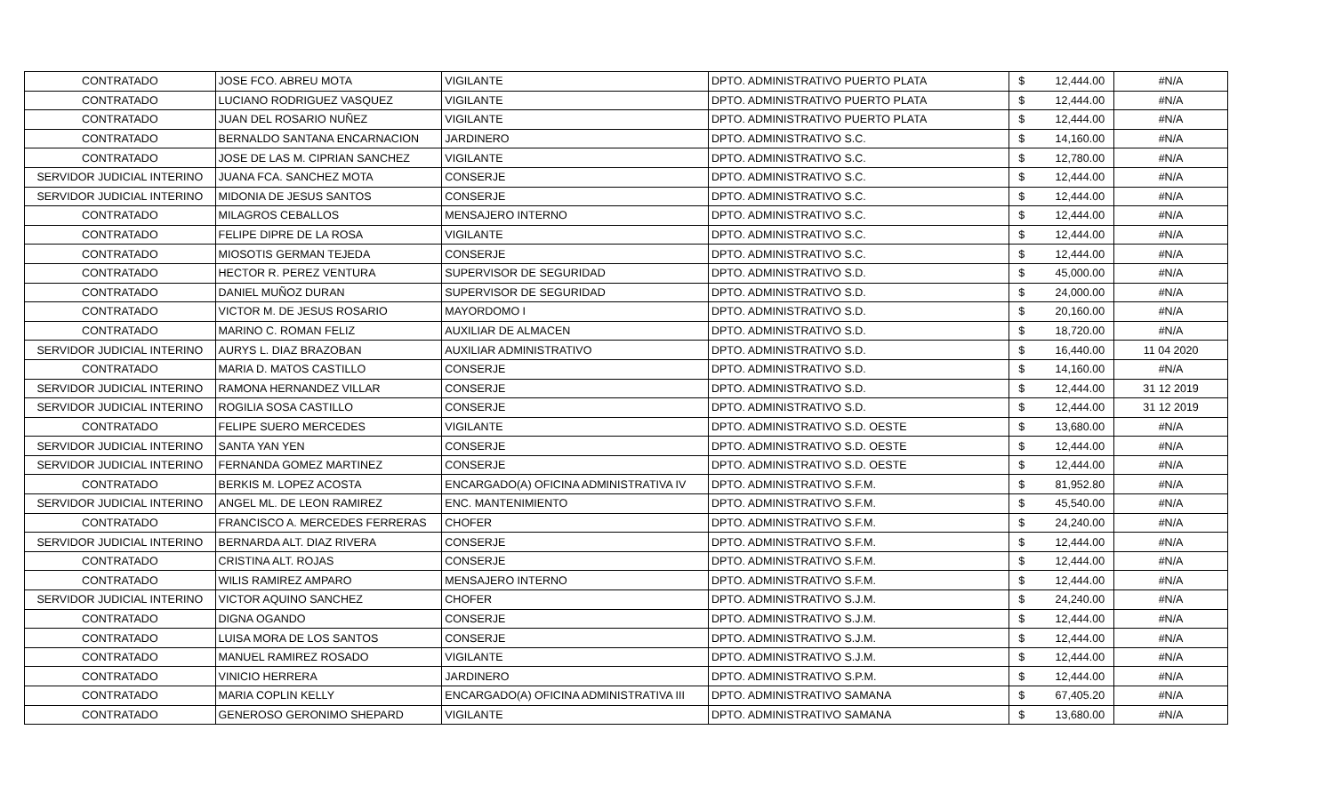| CONTRATADO | JOSE FCO. ABREU MOTA | VIGILANTE | DPTO. ADMINISTRATIVO PUERTO PLATA | $ | 12,444.00 | #N/A |
| CONTRATADO | LUCIANO RODRIGUEZ VASQUEZ | VIGILANTE | DPTO. ADMINISTRATIVO PUERTO PLATA | $ | 12,444.00 | #N/A |
| CONTRATADO | JUAN DEL ROSARIO NUÑEZ | VIGILANTE | DPTO. ADMINISTRATIVO PUERTO PLATA | $ | 12,444.00 | #N/A |
| CONTRATADO | BERNALDO SANTANA ENCARNACION | JARDINERO | DPTO. ADMINISTRATIVO S.C. | $ | 14,160.00 | #N/A |
| CONTRATADO | JOSE DE LAS M. CIPRIAN SANCHEZ | VIGILANTE | DPTO. ADMINISTRATIVO S.C. | $ | 12,780.00 | #N/A |
| SERVIDOR JUDICIAL INTERINO | JUANA FCA. SANCHEZ MOTA | CONSERJE | DPTO. ADMINISTRATIVO S.C. | $ | 12,444.00 | #N/A |
| SERVIDOR JUDICIAL INTERINO | MIDONIA DE JESUS SANTOS | CONSERJE | DPTO. ADMINISTRATIVO S.C. | $ | 12,444.00 | #N/A |
| CONTRATADO | MILAGROS CEBALLOS | MENSAJERO INTERNO | DPTO. ADMINISTRATIVO S.C. | $ | 12,444.00 | #N/A |
| CONTRATADO | FELIPE DIPRE DE LA ROSA | VIGILANTE | DPTO. ADMINISTRATIVO S.C. | $ | 12,444.00 | #N/A |
| CONTRATADO | MIOSOTIS GERMAN TEJEDA | CONSERJE | DPTO. ADMINISTRATIVO S.C. | $ | 12,444.00 | #N/A |
| CONTRATADO | HECTOR R. PEREZ VENTURA | SUPERVISOR DE SEGURIDAD | DPTO. ADMINISTRATIVO S.D. | $ | 45,000.00 | #N/A |
| CONTRATADO | DANIEL MUÑOZ DURAN | SUPERVISOR DE SEGURIDAD | DPTO. ADMINISTRATIVO S.D. | $ | 24,000.00 | #N/A |
| CONTRATADO | VICTOR M. DE JESUS ROSARIO | MAYORDOMO I | DPTO. ADMINISTRATIVO S.D. | $ | 20,160.00 | #N/A |
| CONTRATADO | MARINO C. ROMAN FELIZ | AUXILIAR DE ALMACEN | DPTO. ADMINISTRATIVO S.D. | $ | 18,720.00 | #N/A |
| SERVIDOR JUDICIAL INTERINO | AURYS L. DIAZ BRAZOBAN | AUXILIAR ADMINISTRATIVO | DPTO. ADMINISTRATIVO S.D. | $ | 16,440.00 | 11 04 2020 |
| CONTRATADO | MARIA D. MATOS CASTILLO | CONSERJE | DPTO. ADMINISTRATIVO S.D. | $ | 14,160.00 | #N/A |
| SERVIDOR JUDICIAL INTERINO | RAMONA HERNANDEZ VILLAR | CONSERJE | DPTO. ADMINISTRATIVO S.D. | $ | 12,444.00 | 31 12 2019 |
| SERVIDOR JUDICIAL INTERINO | ROGILIA SOSA CASTILLO | CONSERJE | DPTO. ADMINISTRATIVO S.D. | $ | 12,444.00 | 31 12 2019 |
| CONTRATADO | FELIPE SUERO MERCEDES | VIGILANTE | DPTO. ADMINISTRATIVO S.D. OESTE | $ | 13,680.00 | #N/A |
| SERVIDOR JUDICIAL INTERINO | SANTA YAN YEN | CONSERJE | DPTO. ADMINISTRATIVO S.D. OESTE | $ | 12,444.00 | #N/A |
| SERVIDOR JUDICIAL INTERINO | FERNANDA GOMEZ MARTINEZ | CONSERJE | DPTO. ADMINISTRATIVO S.D. OESTE | $ | 12,444.00 | #N/A |
| CONTRATADO | BERKIS M. LOPEZ ACOSTA | ENCARGADO(A) OFICINA ADMINISTRATIVA IV | DPTO. ADMINISTRATIVO S.F.M. | $ | 81,952.80 | #N/A |
| SERVIDOR JUDICIAL INTERINO | ANGEL ML. DE LEON RAMIREZ | ENC. MANTENIMIENTO | DPTO. ADMINISTRATIVO S.F.M. | $ | 45,540.00 | #N/A |
| CONTRATADO | FRANCISCO A. MERCEDES FERRERAS | CHOFER | DPTO. ADMINISTRATIVO S.F.M. | $ | 24,240.00 | #N/A |
| SERVIDOR JUDICIAL INTERINO | BERNARDA ALT. DIAZ RIVERA | CONSERJE | DPTO. ADMINISTRATIVO S.F.M. | $ | 12,444.00 | #N/A |
| CONTRATADO | CRISTINA ALT. ROJAS | CONSERJE | DPTO. ADMINISTRATIVO S.F.M. | $ | 12,444.00 | #N/A |
| CONTRATADO | WILIS RAMIREZ AMPARO | MENSAJERO INTERNO | DPTO. ADMINISTRATIVO S.F.M. | $ | 12,444.00 | #N/A |
| SERVIDOR JUDICIAL INTERINO | VICTOR AQUINO SANCHEZ | CHOFER | DPTO. ADMINISTRATIVO S.J.M. | $ | 24,240.00 | #N/A |
| CONTRATADO | DIGNA OGANDO | CONSERJE | DPTO. ADMINISTRATIVO S.J.M. | $ | 12,444.00 | #N/A |
| CONTRATADO | LUISA MORA DE LOS SANTOS | CONSERJE | DPTO. ADMINISTRATIVO S.J.M. | $ | 12,444.00 | #N/A |
| CONTRATADO | MANUEL RAMIREZ ROSADO | VIGILANTE | DPTO. ADMINISTRATIVO S.J.M. | $ | 12,444.00 | #N/A |
| CONTRATADO | VINICIO HERRERA | JARDINERO | DPTO. ADMINISTRATIVO S.P.M. | $ | 12,444.00 | #N/A |
| CONTRATADO | MARIA COPLIN KELLY | ENCARGADO(A) OFICINA ADMINISTRATIVA III | DPTO. ADMINISTRATIVO SAMANA | $ | 67,405.20 | #N/A |
| CONTRATADO | GENEROSO GERONIMO SHEPARD | VIGILANTE | DPTO. ADMINISTRATIVO SAMANA | $ | 13,680.00 | #N/A |